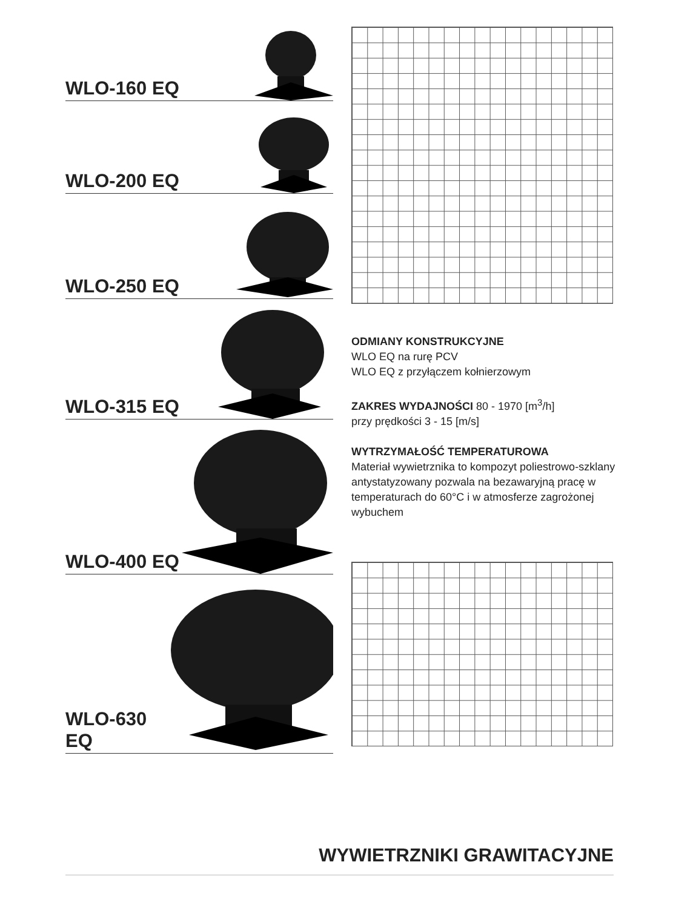WLO-160 EQ
WLO-200 EQ
WLO-250 EQ
WLO-315 EQ
WLO-400 EQ
WLO-630 EQ
ODMIANY KONSTRUKCYJNE
WLO EQ na rurę PCV
WLO EQ z przyłączem kołnierzowym
ZAKRES WYDAJNOŚCI 80 - 1970 [m<sup>3</sup>/h]
przy prędkości 3 - 15 [m/s]
WYTRZYMAŁOŚĆ TEMPERATUROWA
Materiał wywietrznika to kompozyt poliestrowo-szklany antystatyzowany pozwala na bezawaryjną pracę w temperaturach do 60°C i w atmosferze zagrożonej wybuchem
WYWIETRZNIKI GRAWITACYJNE